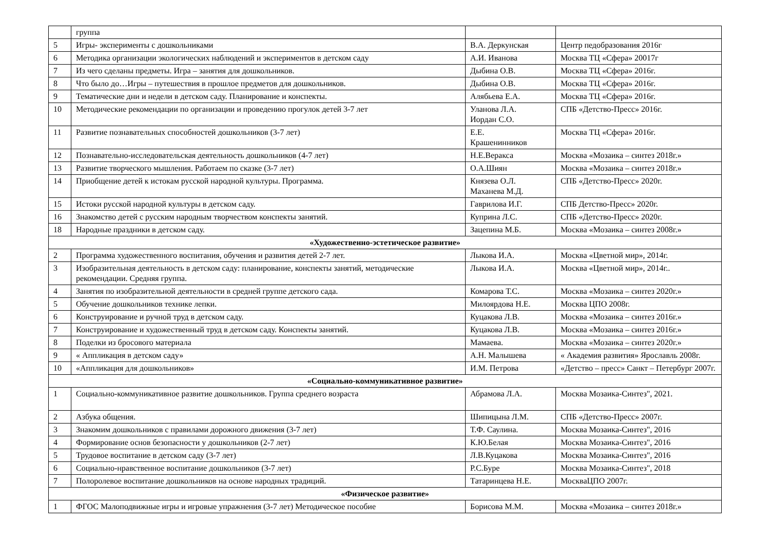| | группа | | |
| 5 | Игры- эксперименты с дошкольниками | В.А. Деркунская | Центр педобразования 2016г |
| 6 | Методика организации экологических наблюдений и экспериментов в детском саду | А.И. Иванова | Москва ТЦ «Сфера» 20017г |
| 7 | Из чего сделаны предметы. Игра – занятия для дошкольников. | Дыбина О.В. | Москва ТЦ «Сфера» 2016г. |
| 8 | Что было до…Игры – путешествия в прошлое предметов для дошкольников. | Дыбина О.В. | Москва ТЦ «Сфера» 2016г. |
| 9 | Тематические дни и недели в детском саду. Планирование и конспекты. | Алябьева Е.А. | Москва ТЦ «Сфера» 2016г. |
| 10 | Методические рекомендации по организации и проведению прогулок детей 3-7 лет | Уланова Л.А. Иордан С.О. | СПБ «Детство-Пресс» 2016г. |
| 11 | Развитие познавательных способностей дошкольников (3-7 лет) | Е.Е. Крашенинников | Москва ТЦ «Сфера» 2016г. |
| 12 | Познавательно-исследовательская деятельность дошкольников (4-7 лет) | Н.Е.Веракса | Москва «Мозаика – синтез 2018г.» |
| 13 | Развитие творческого мышления. Работаем по сказке (3-7 лет) | О.А.Шиян | Москва «Мозаика – синтез 2018г.» |
| 14 | Приобщение детей к истокам русской народной культуры. Программа. | Князева О.Л. Маханева М.Д. | СПБ «Детство-Пресс» 2020г. |
| 15 | Истоки русской народной культуры в детском саду. | Гаврилова И.Г. | СПБ Детство-Пресс» 2020г. |
| 16 | Знакомство детей с русским народным творчеством конспекты занятий. | Куприна Л.С. | СПБ «Детство-Пресс» 2020г. |
| 18 | Народные праздники в детском саду. | Зацепина М.Б. | Москва «Мозаика – синтез 2008г.» |
| «Художественно-эстетическое развитие» | | | |
| 2 | Программа художественного воспитания, обучения и развития детей 2-7 лет. | Лыкова И.А. | Москва «Цветной мир», 2014г. |
| 3 | Изобразительная деятельность в детском саду: планирование, конспекты занятий, методические рекомендации. Средняя группа. | Лыкова И.А. | Москва «Цветной мир», 2014г.. |
| 4 | Занятия по изобразительной деятельности в средней группе детского сада. | Комарова Т.С. | Москва «Мозаика – синтез 2020г.» |
| 5 | Обучение дошкольников технике лепки. | Милоярдова Н.Е. | Москва ЦПО 2008г. |
| 6 | Конструирование и ручной труд в детском саду. | Куцакова Л.В. | Москва «Мозаика – синтез 2016г.» |
| 7 | Конструирование и художественный труд в детском саду. Конспекты занятий. | Куцакова Л.В. | Москва «Мозаика – синтез 2016г.» |
| 8 | Поделки из бросового материала | Мамаева. | Москва «Мозаика – синтез 2020г.» |
| 9 | « Аппликация в детском саду» | А.Н. Малышева | « Академия развития» Ярославль 2008г. |
| 10 | «Аппликация для дошкольников» | И.М. Петрова | «Детство – пресс» Санкт – Петербург 2007г. |
| «Социально-коммуникативное развитие» | | | |
| 1 | Социально-коммуникативное развитие дошкольников. Группа среднего возраста | Абрамова Л.А. | Москва Мозаика-Синтез", 2021. |
| 2 | Азбука общения. | Шипицына Л.М. | СПБ «Детство-Пресс» 2007г. |
| 3 | Знакомим дошкольников с правилами дорожного движения (3-7 лет) | Т.Ф. Саулина. | Москва Мозаика-Синтез", 2016 |
| 4 | Формирование основ безопасности у дошкольников (2-7 лет) | К.Ю.Белая | Москва Мозаика-Синтез", 2016 |
| 5 | Трудовое воспитание в детском саду (3-7 лет) | Л.В.Куцакова | Москва Мозаика-Синтез", 2016 |
| 6 | Социально-нравственное воспитание дошкольников (3-7 лет) | Р.С.Буре | Москва Мозаика-Синтез", 2018 |
| 7 | Полоролевое воспитание дошкольников на основе народных традиций. | Татаринцева Н.Е. | МоскваЦПО 2007г. |
| «Физическое развитие» | | | |
| 1 | ФГОС Малоподвижные игры и игровые упражнения (3-7 лет) Методическое пособие | Борисова М.М. | Москва «Мозаика – синтез 2018г.» |